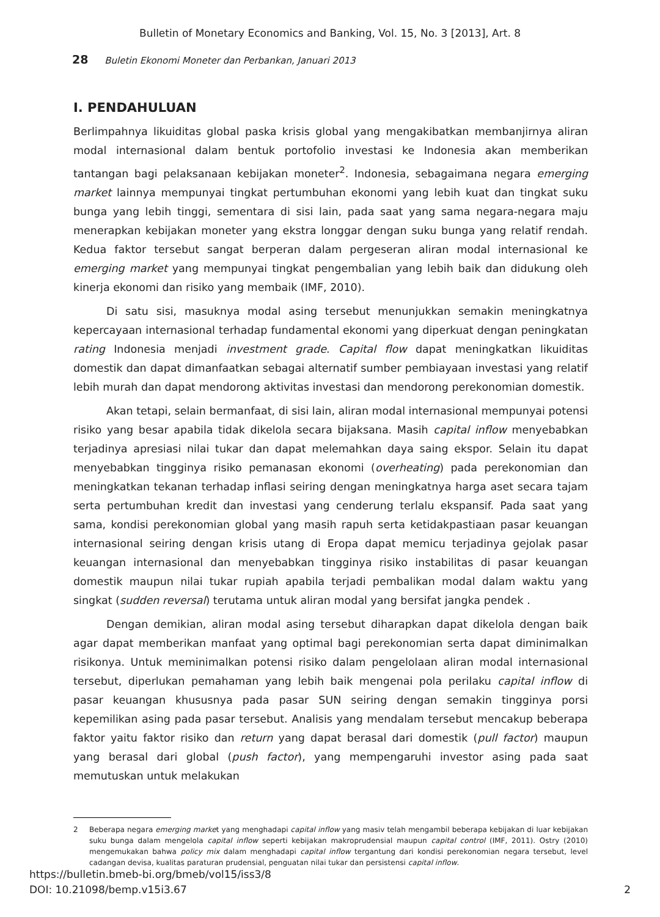Bulletin of Monetary Economics and Banking, Vol. 15, No. 3 [2013], Art. 8
28 Buletin Ekonomi Moneter dan Perbankan, Januari 2013
I. PENDAHULUAN
Berlimpahnya likuiditas global paska krisis global yang mengakibatkan membanjirnya aliran modal internasional dalam bentuk portofolio investasi ke Indonesia akan memberikan tantangan bagi pelaksanaan kebijakan moneter<sup>2</sup>. Indonesia, sebagaimana negara emerging market lainnya mempunyai tingkat pertumbuhan ekonomi yang lebih kuat dan tingkat suku bunga yang lebih tinggi, sementara di sisi lain, pada saat yang sama negara-negara maju menerapkan kebijakan moneter yang ekstra longgar dengan suku bunga yang relatif rendah. Kedua faktor tersebut sangat berperan dalam pergeseran aliran modal internasional ke emerging market yang mempunyai tingkat pengembalian yang lebih baik dan didukung oleh kinerja ekonomi dan risiko yang membaik (IMF, 2010).
Di satu sisi, masuknya modal asing tersebut menunjukkan semakin meningkatnya kepercayaan internasional terhadap fundamental ekonomi yang diperkuat dengan peningkatan rating Indonesia menjadi investment grade. Capital flow dapat meningkatkan likuiditas domestik dan dapat dimanfaatkan sebagai alternatif sumber pembiayaan investasi yang relatif lebih murah dan dapat mendorong aktivitas investasi dan mendorong perekonomian domestik.
Akan tetapi, selain bermanfaat, di sisi lain, aliran modal internasional mempunyai potensi risiko yang besar apabila tidak dikelola secara bijaksana. Masih capital inflow menyebabkan terjadinya apresiasi nilai tukar dan dapat melemahkan daya saing ekspor. Selain itu dapat menyebabkan tingginya risiko pemanasan ekonomi (overheating) pada perekonomian dan meningkatkan tekanan terhadap inflasi seiring dengan meningkatnya harga aset secara tajam serta pertumbuhan kredit dan investasi yang cenderung terlalu ekspansif. Pada saat yang sama, kondisi perekonomian global yang masih rapuh serta ketidakpastiaan pasar keuangan internasional seiring dengan krisis utang di Eropa dapat memicu terjadinya gejolak pasar keuangan internasional dan menyebabkan tingginya risiko instabilitas di pasar keuangan domestik maupun nilai tukar rupiah apabila terjadi pembalikan modal dalam waktu yang singkat (sudden reversal) terutama untuk aliran modal yang bersifat jangka pendek .
Dengan demikian, aliran modal asing tersebut diharapkan dapat dikelola dengan baik agar dapat memberikan manfaat yang optimal bagi perekonomian serta dapat diminimalkan risikonya. Untuk meminimalkan potensi risiko dalam pengelolaan aliran modal internasional tersebut, diperlukan pemahaman yang lebih baik mengenai pola perilaku capital inflow di pasar keuangan khususnya pada pasar SUN seiring dengan semakin tingginya porsi kepemilikan asing pada pasar tersebut. Analisis yang mendalam tersebut mencakup beberapa faktor yaitu faktor risiko dan return yang dapat berasal dari domestik (pull factor) maupun yang berasal dari global (push factor), yang mempengaruhi investor asing pada saat memutuskan untuk melakukan
2 Beberapa negara emerging market yang menghadapi capital inflow yang masiv telah mengambil beberapa kebijakan di luar kebijakan suku bunga dalam mengelola capital inflow seperti kebijakan makroprudensial maupun capital control (IMF, 2011). Ostry (2010) mengemukakan bahwa policy mix dalam menghadapi capital inflow tergantung dari kondisi perekonomian negara tersebut, level cadangan devisa, kualitas paraturan prudensial, penguatan nilai tukar dan persistensi capital inflow.
https://bulletin.bmeb-bi.org/bmeb/vol15/iss3/8
DOI: 10.21098/bemp.v15i3.67
2